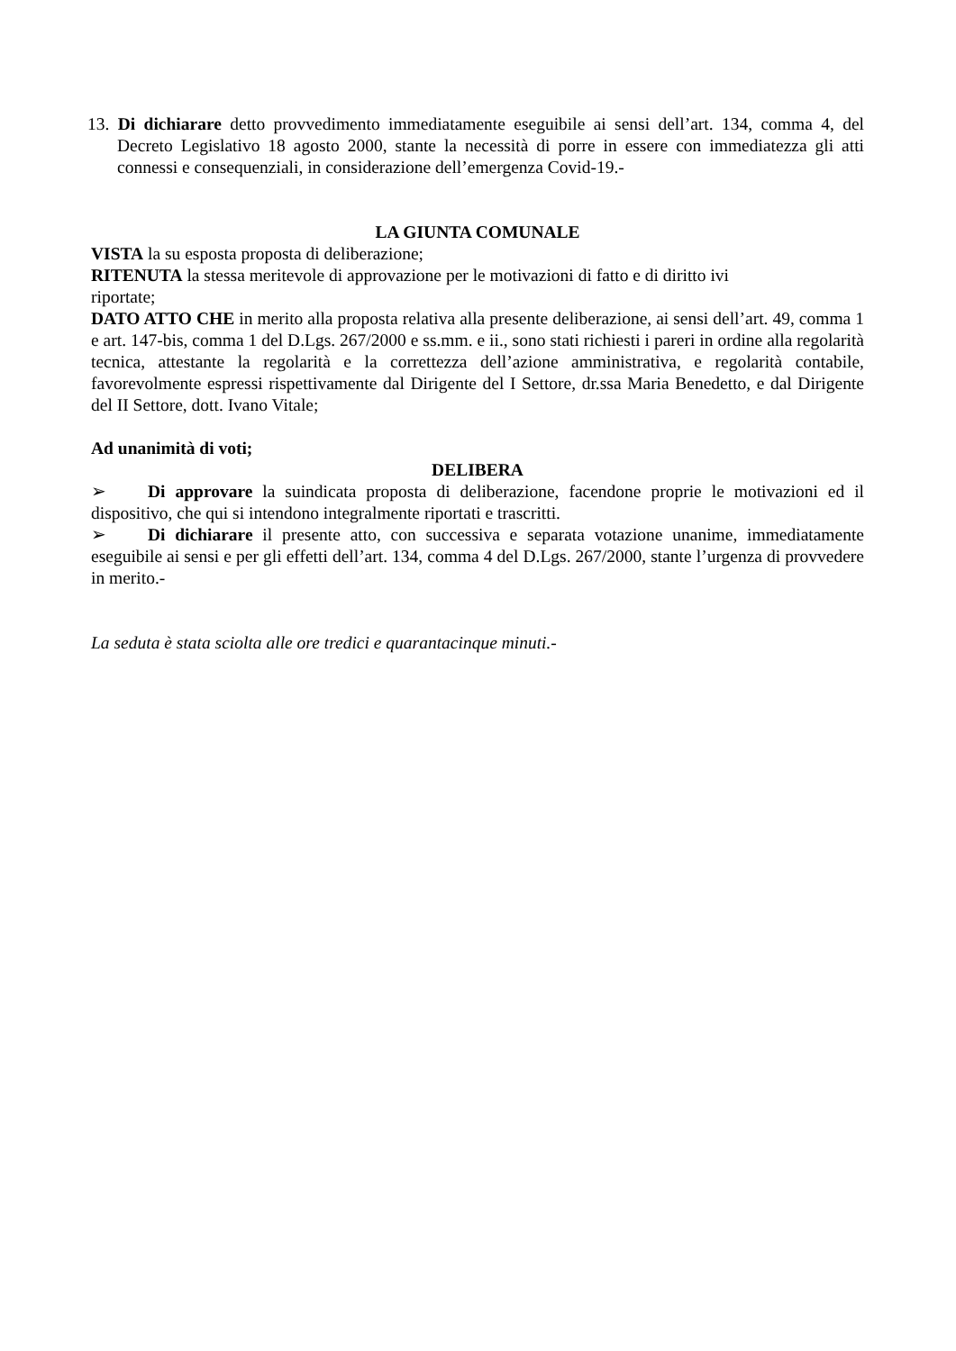13. Di dichiarare detto provvedimento immediatamente eseguibile ai sensi dell’art. 134, comma 4, del Decreto Legislativo 18 agosto 2000, stante la necessità di porre in essere con immediatezza gli atti connessi e consequenziali, in considerazione dell’emergenza Covid-19.-
LA GIUNTA COMUNALE
VISTA la su esposta proposta di deliberazione;
RITENUTA la stessa meritevole di approvazione per le motivazioni di fatto e di diritto ivi
riportate;
DATO ATTO CHE in merito alla proposta relativa alla presente deliberazione, ai sensi dell’art. 49, comma 1 e art. 147-bis, comma 1 del D.Lgs. 267/2000 e ss.mm. e ii., sono stati richiesti i pareri in ordine alla regolarità tecnica, attestante la regolarità e la correttezza dell’azione amministrativa, e regolarità contabile, favorevolmente espressi rispettivamente dal Dirigente del I Settore, dr.ssa Maria Benedetto, e dal Dirigente del II Settore, dott. Ivano Vitale;
Ad unanimità di voti;
DELIBERA
➢ Di approvare la suindicata proposta di deliberazione, facendone proprie le motivazioni ed il dispositivo, che qui si intendono integralmente riportati e trascritti.
➢ Di dichiarare il presente atto, con successiva e separata votazione unanime, immediatamente eseguibile ai sensi e per gli effetti dell’art. 134, comma 4 del D.Lgs. 267/2000, stante l’urgenza di provvedere in merito.-
La seduta è stata sciolta alle ore tredici e quarantacinque minuti.-